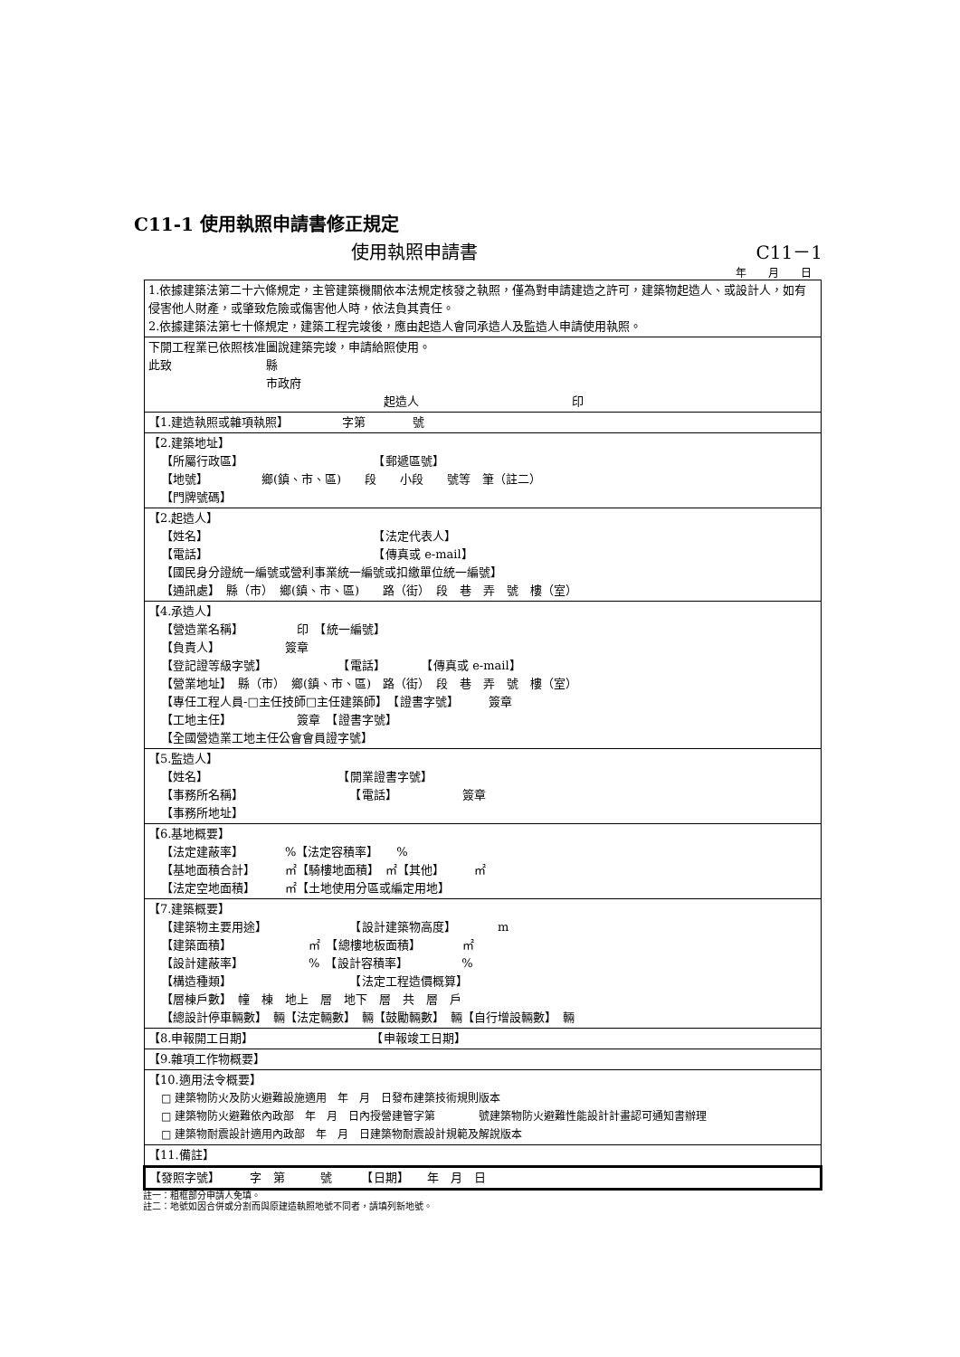C11-1 使用執照申請書修正規定
使用執照申請書 C11－1
年　　月　　日
| 1.依據建築法第二十六條規定，主管建築機關依本法規定核發之執照，僅為對申請建造之許可，建築物起造人、或設計人，如有侵害他人財產，或肇致危險或傷害他人時，依法負其責任。 2.依據建築法第七十條規定，建築工程完竣後，應由起造人會同承造人及監造人申請使用執照。 |
| 下開工程業已依照核准圖說建築完竣，申請給照使用。 此致 縣 市政府 起造人 印 |
| 【1.建造執照或雜項執照】 字第 號 |
| 【2.建築地址】 【所屬行政區】 【郵遞區號】 【地號】 鄉(鎮、市、區) 段 小段 號等 筆（註二） 【門牌號碼】 |
| 【2.起造人】 【姓名】 【法定代表人】 【電話】 【傳真或 e-mail】 【國民身分證統一編號或營利事業統一編號或扣繳單位統一編號】 【通訊處】 縣（市） 鄉(鎮、市、區) 路（街） 段 巷 弄 號 樓（室） |
| 【4.承造人】 【營造業名稱】 印 【統一編號】 【負責人】 簽章 【登記證等級字號】 【電話】 【傳真或 e-mail】 【營業地址】 縣（市） 鄉(鎮、市、區) 路（街） 段 巷 弄 號 樓（室） 【專任工程人員-□主任技師□主任建築師】 【證書字號】 簽章 【工地主任】 簽章 【證書字號】 【全國營造業工地主任公會會員證字號】 |
| 【5.監造人】 【姓名】 【開業證書字號】 【事務所名稱】 【電話】 簽章 【事務所地址】 |
| 【6.基地概要】 【法定建蔽率】 %【法定容積率】 % 【基地面積合計】 ㎡【騎樓地面積】 ㎡【其他】 ㎡ 【法定空地面積】 ㎡【土地使用分區或編定用地】 |
| 【7.建築概要】 【建築物主要用途】 【設計建築物高度】 m 【建築面積】 ㎡ 【總樓地板面積】 ㎡ 【設計建蔽率】 % 【設計容積率】 % 【構造種類】 【法定工程造價概算】 【層棟戶數】 幢 棟 地上 層 地下 層 共 層 戶 【總設計停車輛數】 輛【法定輛數】 輛【鼓勵輛數】 輛【自行增設輛數】 輛 |
| 【8.申報開工日期】 【申報竣工日期】 |
| 【9.雜項工作物概要】 |
| 【10.適用法令概要】 □ 建築物防火及防火避難設施適用 年 月 日發布建築技術規則版本 □ 建築物防火避難依內政部 年 月 日內授營建管字第 號建築物防火避難性能設計計畫認可通知書辦理 □ 建築物耐震設計適用內政部 年 月 日建築物耐震設計規範及解說版本 |
| 【11.備註】 |
| 【發照字號】 字 第 號 【日期】 年 月 日 |
註一：粗框部分申請人免填。
註二：地號如因合併或分割而與原建造執照地號不同者，請填列新地號。